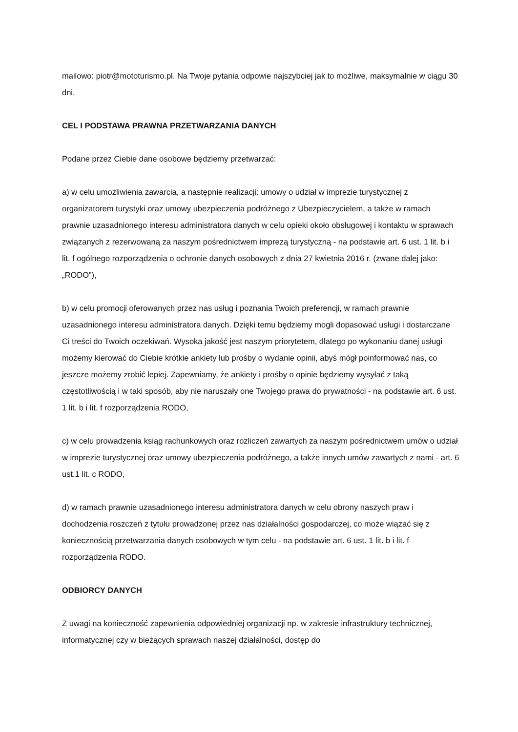mailowo: piotr@mototurismo.pl. Na Twoje pytania odpowie najszybciej jak to możliwe, maksymalnie w ciągu 30 dni.
CEL I PODSTAWA PRAWNA PRZETWARZANIA DANYCH
Podane przez Ciebie dane osobowe będziemy przetwarzać:
a) w celu umożliwienia zawarcia, a następnie realizacji: umowy o udział w imprezie turystycznej z organizatorem turystyki oraz umowy ubezpieczenia podróżnego z Ubezpieczycielem, a także w ramach prawnie uzasadnionego interesu administratora danych w celu opieki około obsługowej i kontaktu w sprawach związanych z rezerwowaną za naszym pośrednictwem imprezą turystyczną - na podstawie art. 6 ust. 1 lit. b i lit. f ogólnego rozporządzenia o ochronie danych osobowych z dnia 27 kwietnia 2016 r. (zwane dalej jako: „RODO”),
b) w celu promocji oferowanych przez nas usług i poznania Twoich preferencji, w ramach prawnie uzasadnionego interesu administratora danych. Dzięki temu będziemy mogli dopasować usługi i dostarczane Ci treści do Twoich oczekiwań. Wysoka jakość jest naszym priorytetem, dlatego po wykonaniu danej usługi możemy kierować do Ciebie krótkie ankiety lub prośby o wydanie opinii, abyś mógł poinformować nas, co jeszcze możemy zrobić lepiej. Zapewniamy, że ankiety i prośby o opinie będziemy wysyłać z taką częstotliwością i w taki sposób, aby nie naruszały one Twojego prawa do prywatności - na podstawie art. 6 ust. 1 lit. b i lit. f rozporządzenia RODO,
c) w celu prowadzenia ksiąg rachunkowych oraz rozliczeń zawartych za naszym pośrednictwem umów o udział w imprezie turystycznej oraz umowy ubezpieczenia podróżnego, a także innych umów zawartych z nami - art. 6 ust.1 lit. c RODO,
d) w ramach prawnie uzasadnionego interesu administratora danych w celu obrony naszych praw i dochodzenia roszczeń z tytułu prowadzonej przez nas działalności gospodarczej, co może wiązać się z koniecznością przetwarzania danych osobowych w tym celu - na podstawie art. 6 ust. 1 lit. b i lit. f rozporządzenia RODO.
ODBIORCY DANYCH
Z uwagi na konieczność zapewnienia odpowiedniej organizacji np. w zakresie infrastruktury technicznej, informatycznej czy w bieżących sprawach naszej działalności, dostęp do